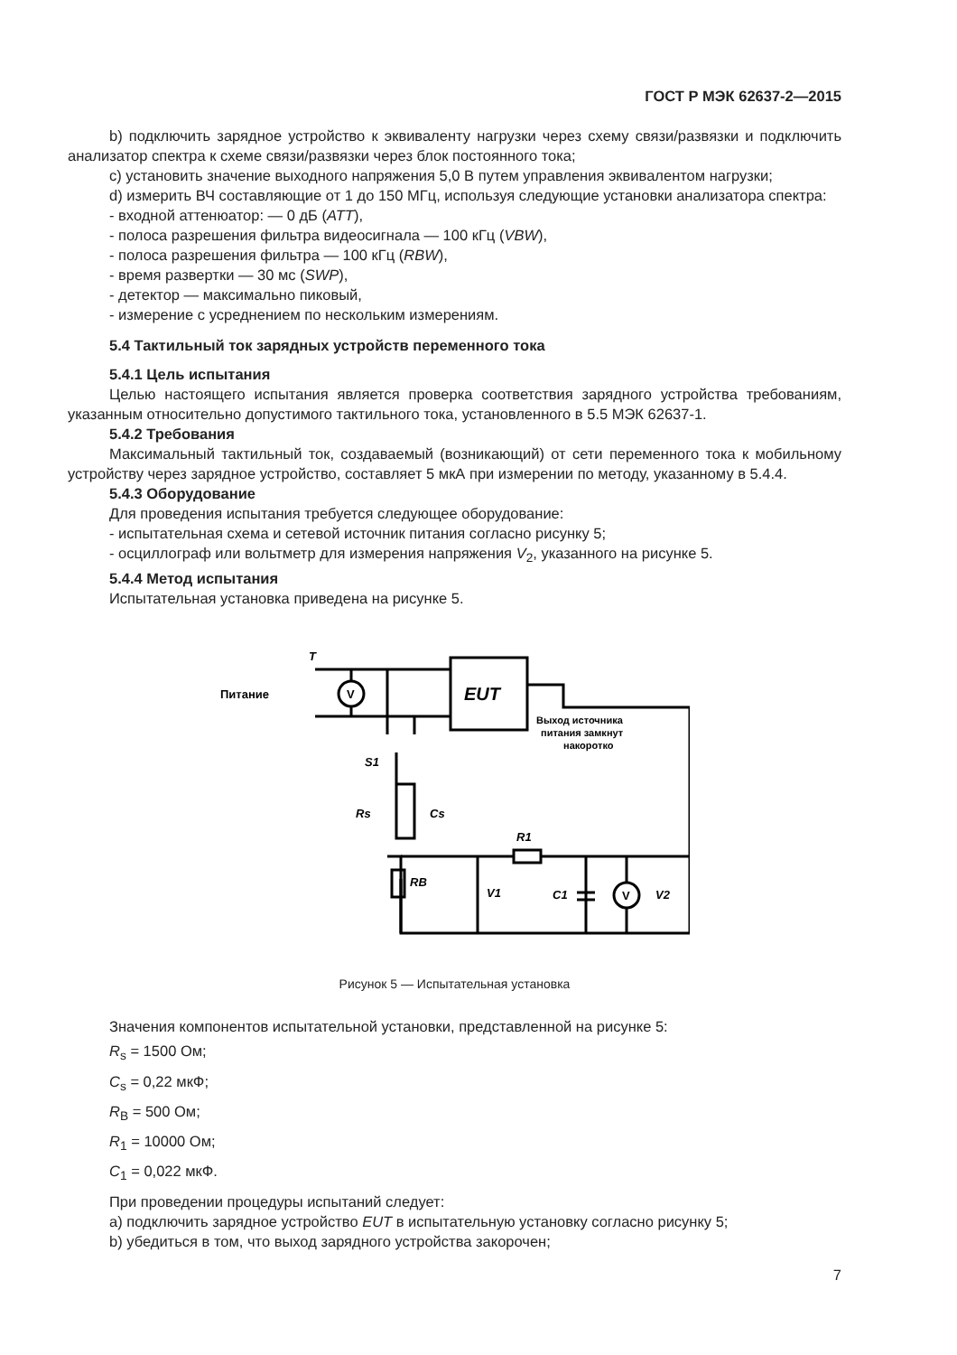ГОСТ Р МЭК 62637-2—2015
b) подключить зарядное устройство к эквиваленту нагрузки через схему связи/развязки и подключить анализатор спектра к схеме связи/развязки через блок постоянного тока;
c) установить значение выходного напряжения 5,0 В путем управления эквивалентом нагрузки;
d) измерить ВЧ составляющие от 1 до 150 МГц, используя следующие установки анализатора спектра:
- входной аттенюатор: — 0 дБ (ATT),
- полоса разрешения фильтра видеосигнала — 100 кГц (VBW),
- полоса разрешения фильтра — 100 кГц (RBW),
- время развертки — 30 мс (SWP),
- детектор — максимально пиковый,
- измерение с усреднением по нескольким измерениям.
5.4 Тактильный ток зарядных устройств переменного тока
5.4.1 Цель испытания
Целью настоящего испытания является проверка соответствия зарядного устройства требованиям, указанным относительно допустимого тактильного тока, установленного в 5.5 МЭК 62637-1.
5.4.2 Требования
Максимальный тактильный ток, создаваемый (возникающий) от сети переменного тока к мобильному устройству через зарядное устройство, составляет 5 мкА при измерении по методу, указанному в 5.4.4.
5.4.3 Оборудование
Для проведения испытания требуется следующее оборудование:
- испытательная схема и сетевой источник питания согласно рисунку 5;
- осциллограф или вольтметр для измерения напряжения V<sub>2</sub>, указанного на рисунке 5.
5.4.4 Метод испытания
Испытательная установка приведена на рисунке 5.
V
V
Питание
T
EUT
Выход источника
питания замкнут
накоротко
S1
Rs
Cs
RB
R1
V1
C1
V2
Рисунок 5 — Испытательная установка
Значения компонентов испытательной установки, представленной на рисунке 5:
R<sub>s</sub> = 1500 Ом;
C<sub>s</sub> = 0,22 мкФ;
R<sub>B</sub> = 500 Ом;
R<sub>1</sub> = 10000 Ом;
C<sub>1</sub> = 0,022 мкФ.
При проведении процедуры испытаний следует:
a) подключить зарядное устройство EUT в испытательную установку согласно рисунку 5;
b) убедиться в том, что выход зарядного устройства закорочен;
7